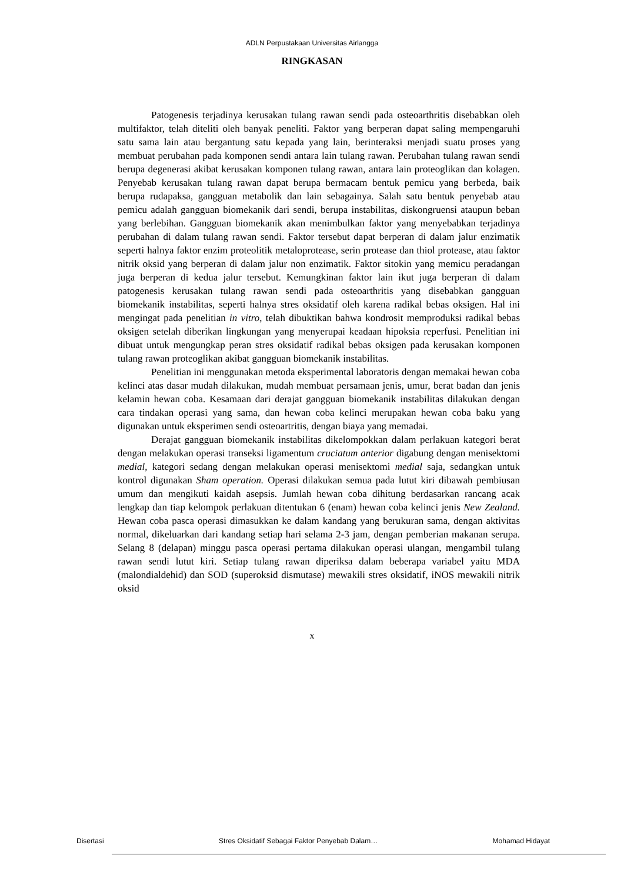ADLN Perpustakaan Universitas Airlangga
RINGKASAN
Patogenesis terjadinya kerusakan tulang rawan sendi pada osteoarthritis disebabkan oleh multifaktor, telah diteliti oleh banyak peneliti. Faktor yang berperan dapat saling mempengaruhi satu sama lain atau bergantung satu kepada yang lain, berinteraksi menjadi suatu proses yang membuat perubahan pada komponen sendi antara lain tulang rawan. Perubahan tulang rawan sendi berupa degenerasi akibat kerusakan komponen tulang rawan, antara lain proteoglikan dan kolagen. Penyebab kerusakan tulang rawan dapat berupa bermacam bentuk pemicu yang berbeda, baik berupa rudapaksa, gangguan metabolik dan lain sebagainya. Salah satu bentuk penyebab atau pemicu adalah gangguan biomekanik dari sendi, berupa instabilitas, diskongruensi ataupun beban yang berlebihan. Gangguan biomekanik akan menimbulkan faktor yang menyebabkan terjadinya perubahan di dalam tulang rawan sendi. Faktor tersebut dapat berperan di dalam jalur enzimatik seperti halnya faktor enzim proteolitik metaloprotease, serin protease dan thiol protease, atau faktor nitrik oksid yang berperan di dalam jalur non enzimatik. Faktor sitokin yang memicu peradangan juga berperan di kedua jalur tersebut. Kemungkinan faktor lain ikut juga berperan di dalam patogenesis kerusakan tulang rawan sendi pada osteoarthritis yang disebabkan gangguan biomekanik instabilitas, seperti halnya stres oksidatif oleh karena radikal bebas oksigen. Hal ini mengingat pada penelitian in vitro, telah dibuktikan bahwa kondrosit memproduksi radikal bebas oksigen setelah diberikan lingkungan yang menyerupai keadaan hipoksia reperfusi. Penelitian ini dibuat untuk mengungkap peran stres oksidatif radikal bebas oksigen pada kerusakan komponen tulang rawan proteoglikan akibat gangguan biomekanik instabilitas.
Penelitian ini menggunakan metoda eksperimental laboratoris dengan memakai hewan coba kelinci atas dasar mudah dilakukan, mudah membuat persamaan jenis, umur, berat badan dan jenis kelamin hewan coba. Kesamaan dari derajat gangguan biomekanik instabilitas dilakukan dengan cara tindakan operasi yang sama, dan hewan coba kelinci merupakan hewan coba baku yang digunakan untuk eksperimen sendi osteoartritis, dengan biaya yang memadai.
Derajat gangguan biomekanik instabilitas dikelompokkan dalam perlakuan kategori berat dengan melakukan operasi transeksi ligamentum cruciatum anterior digabung dengan menisektomi medial, kategori sedang dengan melakukan operasi menisektomi medial saja, sedangkan untuk kontrol digunakan Sham operation. Operasi dilakukan semua pada lutut kiri dibawah pembiusan umum dan mengikuti kaidah asepsis. Jumlah hewan coba dihitung berdasarkan rancang acak lengkap dan tiap kelompok perlakuan ditentukan 6 (enam) hewan coba kelinci jenis New Zealand. Hewan coba pasca operasi dimasukkan ke dalam kandang yang berukuran sama, dengan aktivitas normal, dikeluarkan dari kandang setiap hari selama 2-3 jam, dengan pemberian makanan serupa. Selang 8 (delapan) minggu pasca operasi pertama dilakukan operasi ulangan, mengambil tulang rawan sendi lutut kiri. Setiap tulang rawan diperiksa dalam beberapa variabel yaitu MDA (malondialdehid) dan SOD (superoksid dismutase) mewakili stres oksidatif, iNOS mewakili nitrik oksid
x
Disertasi Stres Oksidatif Sebagai Faktor Penyebab Dalam… Mohamad Hidayat